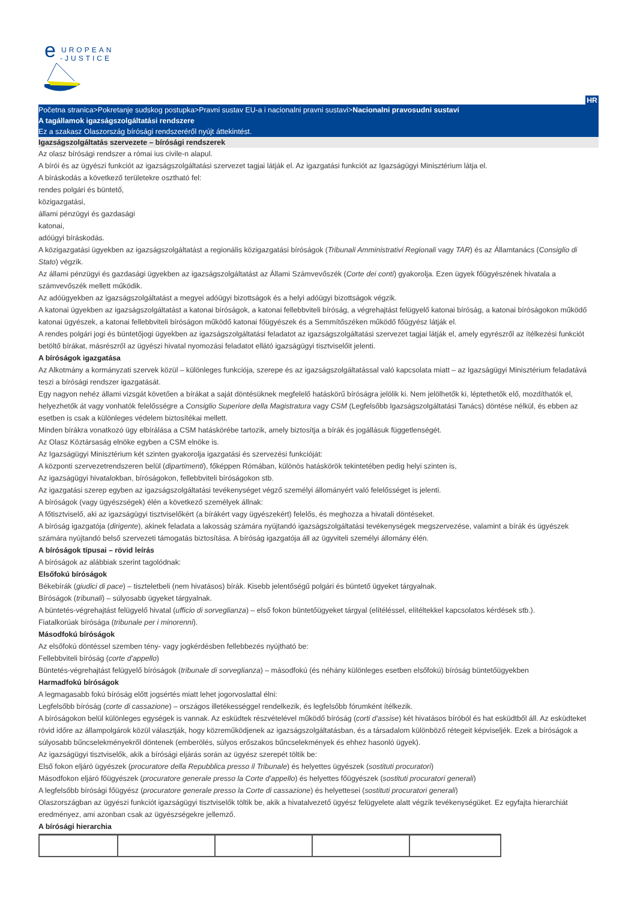e
UROPEAN
-JUSTICE
HR
Početna stranica>Pokretanje sudskog postupka>Pravni sustav EU-a i nacionalni pravni sustavi>Nacionalni pravosudni sustavi
A tagállamok igazságszolgáltatási rendszere
Ez a szakasz Olaszország bírósági rendszeréről nyújt áttekintést.
Igazságszolgáltatás szervezete – bírósági rendszerek
Az olasz bírósági rendszer a római ius civile-n alapul.
A bírói és az ügyészi funkciót az igazságszolgáltatási szervezet tagjai látják el. Az igazgatási funkciót az Igazságügyi Minisztérium látja el.
A bíráskodás a következő területekre osztható fel:
rendes polgári és büntető,
közigazgatási,
állami pénzügyi és gazdasági
katonai,
adóügyi bíráskodás.
A közigazgatási ügyekben az igazságszolgáltatást a regionális közigazgatási bíróságok (Tribunali Amministrativi Regionali vagy TAR) és az Államtanács (Consiglio di Stato) végzik.
Az állami pénzügyi és gazdasági ügyekben az igazságszolgáltatást az Állami Számvevőszék (Corte dei conti) gyakorolja. Ezen ügyek főügyészének hivatala a számvevőszék mellett működik.
Az adóügyekben az igazságszolgáltatást a megyei adóügyi bizottságok és a helyi adóügyi bizottságok végzik.
A katonai ügyekben az igazságszolgáltatást a katonai bíróságok, a katonai fellebbviteli bíróság, a végrehajtást felügyelő katonai bíróság, a katonai bíróságokon működő katonai ügyészek, a katonai fellebbviteli bíróságon működő katonai főügyészek és a Semmítőszéken működő főügyész látják el.
A rendes polgári jogi és büntetőjogi ügyekben az igazságszolgáltatási feladatot az igazságszolgáltatási szervezet tagjai látják el, amely egyrészről az ítélkezési funkciót betöltő bírákat, másrészről az ügyészi hivatal nyomozási feladatot ellátó igazságügyi tisztviselőit jelenti.
A bíróságok igazgatása
Az Alkotmány a kormányzati szervek közül – különleges funkciója, szerepe és az igazságszolgáltatással való kapcsolata miatt – az Igazságügyi Minisztérium feladatává teszi a bírósági rendszer igazgatását.
Egy nagyon nehéz állami vizsgát követően a bírákat a saját döntésüknek megfelelő hatáskörű bíróságra jelölik ki. Nem jelölhetők ki, léptethetők elő, mozdíthatók el, helyezhetők át vagy vonhatók felelősségre a Consiglio Superiore della Magistratura vagy CSM (Legfelsőbb Igazságszolgáltatási Tanács) döntése nélkül, és ebben az esetben is csak a különleges védelem biztosítékai mellett.
Minden bírákra vonatkozó ügy elbírálása a CSM hatáskörébe tartozik, amely biztosítja a bírák és jogállásuk függetlenségét.
Az Olasz Köztársaság elnöke egyben a CSM elnöke is.
Az Igazságügyi Minisztérium két szinten gyakorolja igazgatási és szervezési funkcióját:
A központi szervezetrendszeren belül (dipartimenti), főképpen Rómában, különös hatáskörök tekintetében pedig helyi szinten is,
Az igazságügyi hivatalokban, bíróságokon, fellebbviteli bíróságokon stb.
Az igazgatási szerep egyben az igazságszolgáltatási tevékenységet végző személyi állományért való felelősséget is jelenti.
A bíróságok (vagy ügyészségek) élén a következő személyek állnak:
A főtisztviselő, aki az igazságügyi tisztviselőkért (a bírákért vagy ügyészekért) felelős, és meghozza a hivatali döntéseket.
A bíróság igazgatója (dirigente), akinek feladata a lakosság számára nyújtandó igazságszolgáltatási tevékenységek megszervezése, valamint a bírák és ügyészek számára nyújtandó belső szervezeti támogatás biztosítása. A bíróság igazgatója áll az ügyviteli személyi állomány élén.
A bíróságok típusai – rövid leírás
A bíróságok az alábbiak szerint tagolódnak:
Elsőfokú bíróságok
Békebírák (giudici di pace) – tiszteletbeli (nem hivatásos) bírák. Kisebb jelentőségű polgári és büntető ügyeket tárgyalnak.
Bíróságok (tribunali) – súlyosabb ügyeket tárgyalnak.
A büntetés-végrehajtást felügyelő hivatal (ufficio di sorveglianza) – első fokon büntetőügyeket tárgyal (elítéléssel, elítéltekkel kapcsolatos kérdések stb.).
Fiatalkorúak bírósága (tribunale per i minorenni).
Másodfokú bíróságok
Az elsőfokú döntéssel szemben tény- vagy jogkérdésben fellebbezés nyújtható be:
Fellebbviteli bíróság (corte d’appello)
Büntetés-végrehajtást felügyelő bíróságok (tribunale di sorveglianza) – másodfokú (és néhány különleges esetben elsőfokú) bíróság büntetőügyekben
Harmadfokú bíróságok
A legmagasabb fokú bíróság előtt jogsértés miatt lehet jogorvoslattal élni:
Legfelsőbb bíróság (corte di cassazione) – országos illetékességgel rendelkezik, és legfelsőbb fórumként ítélkezik.
A bíróságokon belül különleges egységek is vannak. Az esküdtek részvételével működő bíróság (corti d’assise) két hivatásos bíróból és hat esküdtből áll. Az esküdteket rövid időre az állampolgárok közül választják, hogy közreműködjenek az igazságszolgáltatásban, és a társadalom különböző rétegeit képviseljék. Ezek a bíróságok a súlyosabb bűncselekményekről döntenek (emberölés, súlyos erőszakos bűncselekmények és ehhez hasonló ügyek).
Az igazságügyi tisztviselők, akik a bírósági eljárás során az ügyész szerepét töltik be:
Első fokon eljáró ügyészek (procuratore della Repubblica presso il Tribunale) és helyettes ügyészek (sostituti procuratori)
Másodfokon eljáró főügyészek (procuratore generale presso la Corte d’appello) és helyettes főügyészek (sostituti procuratori generali)
A legfelsőbb bírósági főügyész (procuratore generale presso la Corte di cassazione) és helyettesei (sostituti procuratori generali)
Olaszországban az ügyészi funkciót igazságügyi tisztviselők töltik be, akik a hivatalvezető ügyész felügyelete alatt végzik tevékenységüket. Ez egyfajta hierarchiát eredményez, ami azonban csak az ügyészségekre jellemző.
A bírósági hierarchia